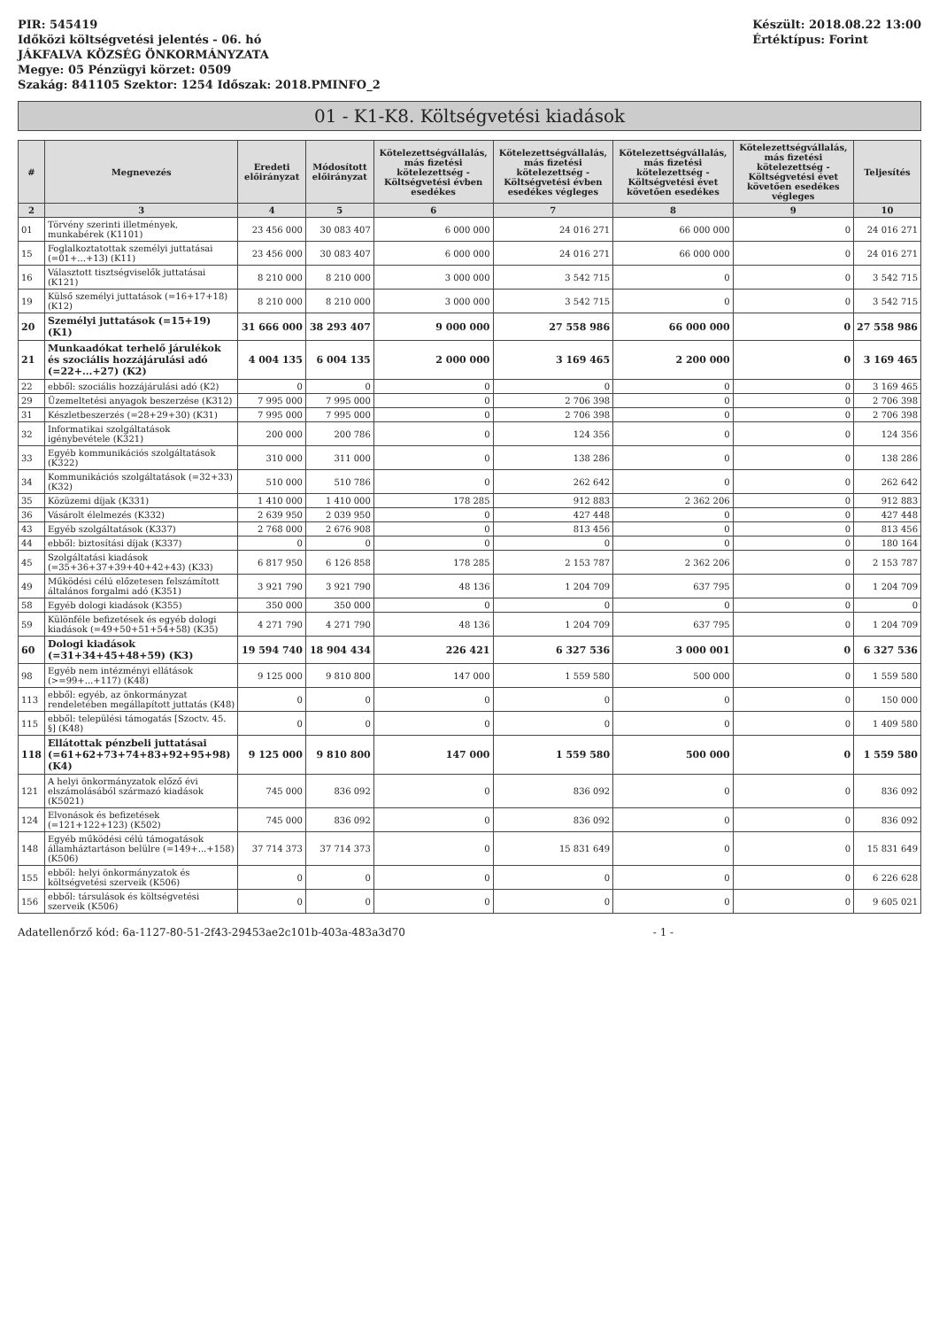PIR: 545419
Időközi költségvetési jelentés - 06. hó
JÁKFALVA KÖZSÉG ÖNKORMÁNYZATA
Megye: 05 Pénzügyi körzet: 0509
Szakág: 841105 Szektor: 1254 Időszak: 2018.PMINFO_2
Készült: 2018.08.22 13:00
Értéktípus: Forint
01 - K1-K8. Költségvetési kiadások
| # | Megnevezés | Eredeti előirányzat | Módosított előirányzat | Kötelezettségvállalás, más fizetési kötelezettség - Költségvetési évben esedékes | Kötelezettségvállalás, más fizetési kötelezettség - Költségvetési évben esedékes végleges | Kötelezettségvállalás, más fizetési kötelezettség - Költségvetési évet követően esedékes | Kötelezettségvállalás, más fizetési kötelezettség - Költségvetési évet követően esedékes végleges | Teljesítés |
| --- | --- | --- | --- | --- | --- | --- | --- | --- |
| 2 | 3 | 4 | 5 | 6 | 7 | 8 | 9 | 10 |
| 01 | Törvény szerinti illetmények, munkabérek (K1101) | 23 456 000 | 30 083 407 | 6 000 000 | 24 016 271 | 66 000 000 | 0 | 24 016 271 |
| 15 | Foglalkoztatottak személyi juttatásai (=01+...+13) (K11) | 23 456 000 | 30 083 407 | 6 000 000 | 24 016 271 | 66 000 000 | 0 | 24 016 271 |
| 16 | Választott tisztségviselők juttatásai (K121) | 8 210 000 | 8 210 000 | 3 000 000 | 3 542 715 | 0 | 0 | 3 542 715 |
| 19 | Külső személyi juttatások (=16+17+18) (K12) | 8 210 000 | 8 210 000 | 3 000 000 | 3 542 715 | 0 | 0 | 3 542 715 |
| 20 | Személyi juttatások (=15+19) (K1) | 31 666 000 | 38 293 407 | 9 000 000 | 27 558 986 | 66 000 000 | 0 | 27 558 986 |
| 21 | Munkaadókat terhelő járulékok és szociális hozzájárulási adó (=22+...+27) (K2) | 4 004 135 | 6 004 135 | 2 000 000 | 3 169 465 | 2 200 000 | 0 | 3 169 465 |
| 22 | ebből: szociális hozzájárulási adó (K2) | 0 | 0 | 0 | 0 | 0 | 0 | 3 169 465 |
| 29 | Üzemeltetési anyagok beszerzése (K312) | 7 995 000 | 7 995 000 | 0 | 2 706 398 | 0 | 0 | 2 706 398 |
| 31 | Készletbeszerzés (=28+29+30) (K31) | 7 995 000 | 7 995 000 | 0 | 2 706 398 | 0 | 0 | 2 706 398 |
| 32 | Informatikai szolgáltatások igénybevétele (K321) | 200 000 | 200 786 | 0 | 124 356 | 0 | 0 | 124 356 |
| 33 | Egyéb kommunikációs szolgáltatások (K322) | 310 000 | 311 000 | 0 | 138 286 | 0 | 0 | 138 286 |
| 34 | Kommunikációs szolgáltatások (=32+33) (K32) | 510 000 | 510 786 | 0 | 262 642 | 0 | 0 | 262 642 |
| 35 | Közüzemi díjak (K331) | 1 410 000 | 1 410 000 | 178 285 | 912 883 | 2 362 206 | 0 | 912 883 |
| 36 | Vásárolt élelmezés (K332) | 2 639 950 | 2 039 950 | 0 | 427 448 | 0 | 0 | 427 448 |
| 43 | Egyéb szolgáltatások (K337) | 2 768 000 | 2 676 908 | 0 | 813 456 | 0 | 0 | 813 456 |
| 44 | ebből: biztosítási díjak (K337) | 0 | 0 | 0 | 0 | 0 | 0 | 180 164 |
| 45 | Szolgáltatási kiadások (=35+36+37+39+40+42+43) (K33) | 6 817 950 | 6 126 858 | 178 285 | 2 153 787 | 2 362 206 | 0 | 2 153 787 |
| 49 | Működési célú előzetesen felszámított általános forgalmi adó (K351) | 3 921 790 | 3 921 790 | 48 136 | 1 204 709 | 637 795 | 0 | 1 204 709 |
| 58 | Egyéb dologi kiadások (K355) | 350 000 | 350 000 | 0 | 0 | 0 | 0 | 0 |
| 59 | Különféle befizetések és egyéb dologi kiadások (=49+50+51+54+58) (K35) | 4 271 790 | 4 271 790 | 48 136 | 1 204 709 | 637 795 | 0 | 1 204 709 |
| 60 | Dologi kiadások (=31+34+45+48+59) (K3) | 19 594 740 | 18 904 434 | 226 421 | 6 327 536 | 3 000 001 | 0 | 6 327 536 |
| 98 | Egyéb nem intézményi ellátások (>=99+...+117) (K48) | 9 125 000 | 9 810 800 | 147 000 | 1 559 580 | 500 000 | 0 | 1 559 580 |
| 113 | ebből: egyéb, az önkormányzat rendeletében megállapított juttatás (K48) | 0 | 0 | 0 | 0 | 0 | 0 | 150 000 |
| 115 | ebből: települési támogatás [Szoctv. 45. §] (K48) | 0 | 0 | 0 | 0 | 0 | 0 | 1 409 580 |
| 118 | Ellátottak pénzbeli juttatásai (=61+62+73+74+83+92+95+98) (K4) | 9 125 000 | 9 810 800 | 147 000 | 1 559 580 | 500 000 | 0 | 1 559 580 |
| 121 | A helyi önkormányzatok előző évi elszámolásából származó kiadások (K5021) | 745 000 | 836 092 | 0 | 836 092 | 0 | 0 | 836 092 |
| 124 | Elvonások és befizetések (=121+122+123) (K502) | 745 000 | 836 092 | 0 | 836 092 | 0 | 0 | 836 092 |
| 148 | Egyéb működési célú támogatások államháztartáson belülre (=149+...+158) (K506) | 37 714 373 | 37 714 373 | 0 | 15 831 649 | 0 | 0 | 15 831 649 |
| 155 | ebből: helyi önkormányzatok és költségvetési szerveik (K506) | 0 | 0 | 0 | 0 | 0 | 0 | 6 226 628 |
| 156 | ebből: társulások és költségvetési szerveik (K506) | 0 | 0 | 0 | 0 | 0 | 0 | 9 605 021 |
Adatellenőrző kód: 6a-1127-80-51-2f43-29453ae2c101b-403a-483a3d70 - 1 -